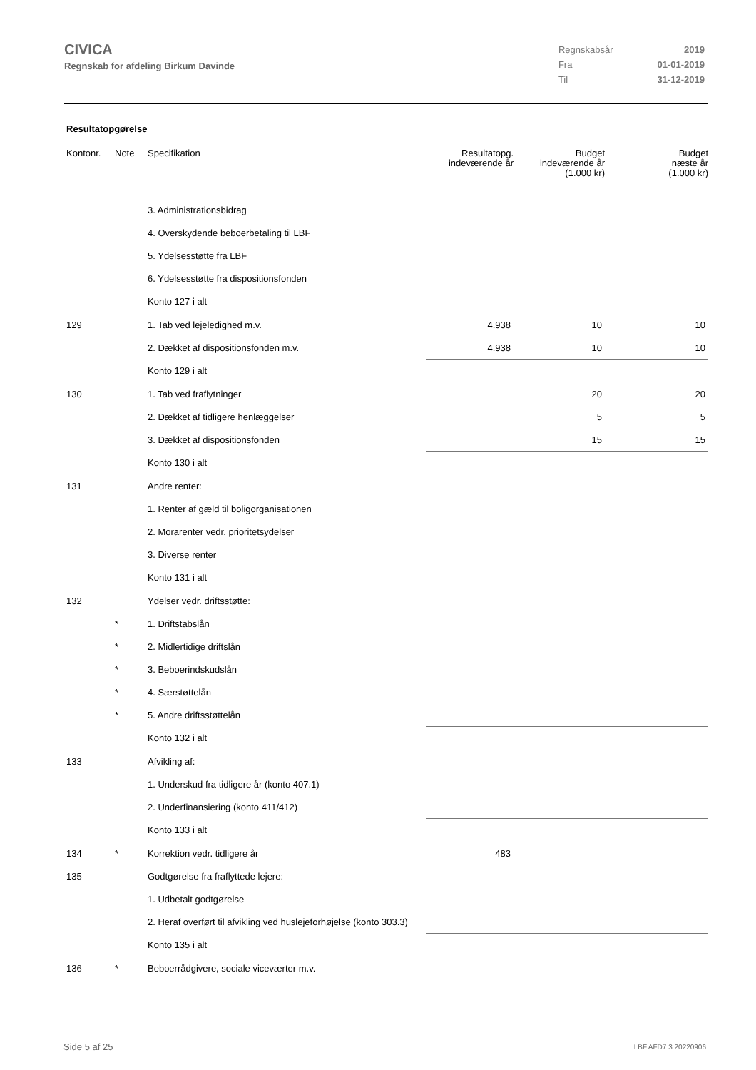CIVICA
Regnskab for afdeling Birkum Davinde
| Regnskabsår | 2019 |
| Fra | 01-01-2019 |
| Til | 31-12-2019 |
Resultatopgørelse
| Kontonr. | Note | Specifikation | Resultatopg. indeværende år | Budget indeværende år (1.000 kr) | Budget næste år (1.000 kr) |
| --- | --- | --- | --- | --- | --- |
| | | 3. Administrationsbidrag | | | |
| | | 4. Overskydende beboerbetaling til LBF | | | |
| | | 5. Ydelsesstøtte fra LBF | | | |
| | | 6. Ydelsesstøtte fra dispositionsfonden | | | |
| | | Konto 127 i alt | | | |
| 129 | | 1. Tab ved lejeledighed m.v. | 4.938 | 10 | 10 |
| | | 2. Dækket af dispositionsfonden m.v. | 4.938 | 10 | 10 |
| | | Konto 129 i alt | | | |
| 130 | | 1. Tab ved fraflytninger | | 20 | 20 |
| | | 2. Dækket af tidligere henlæggelser | | 5 | 5 |
| | | 3. Dækket af dispositionsfonden | | 15 | 15 |
| | | Konto 130 i alt | | | |
| 131 | | Andre renter: | | | |
| | | 1. Renter af gæld til boligorganisationen | | | |
| | | 2. Morarenter vedr. prioritetsydelser | | | |
| | | 3. Diverse renter | | | |
| | | Konto 131 i alt | | | |
| 132 | | Ydelser vedr. driftsstøtte: | | | |
| | * | 1. Driftstabslån | | | |
| | * | 2. Midlertidige driftslån | | | |
| | * | 3. Beboerindskudslån | | | |
| | * | 4. Særstøttelån | | | |
| | * | 5. Andre driftsstøttelån | | | |
| | | Konto 132 i alt | | | |
| 133 | | Afvikling af: | | | |
| | | 1. Underskud fra tidligere år (konto 407.1) | | | |
| | | 2. Underfinansiering (konto 411/412) | | | |
| | | Konto 133 i alt | | | |
| 134 | * | Korrektion vedr. tidligere år | 483 | | |
| 135 | | Godtgørelse fra fraflyttede lejere: | | | |
| | | 1. Udbetalt godtgørelse | | | |
| | | 2. Heraf overført til afvikling ved huslejeforhøjelse (konto 303.3) | | | |
| | | Konto 135 i alt | | | |
| 136 | * | Beboerrådgivere, sociale viceværter m.v. | | | |
Side 5 af 25 LBF.AFD7.3.20220906